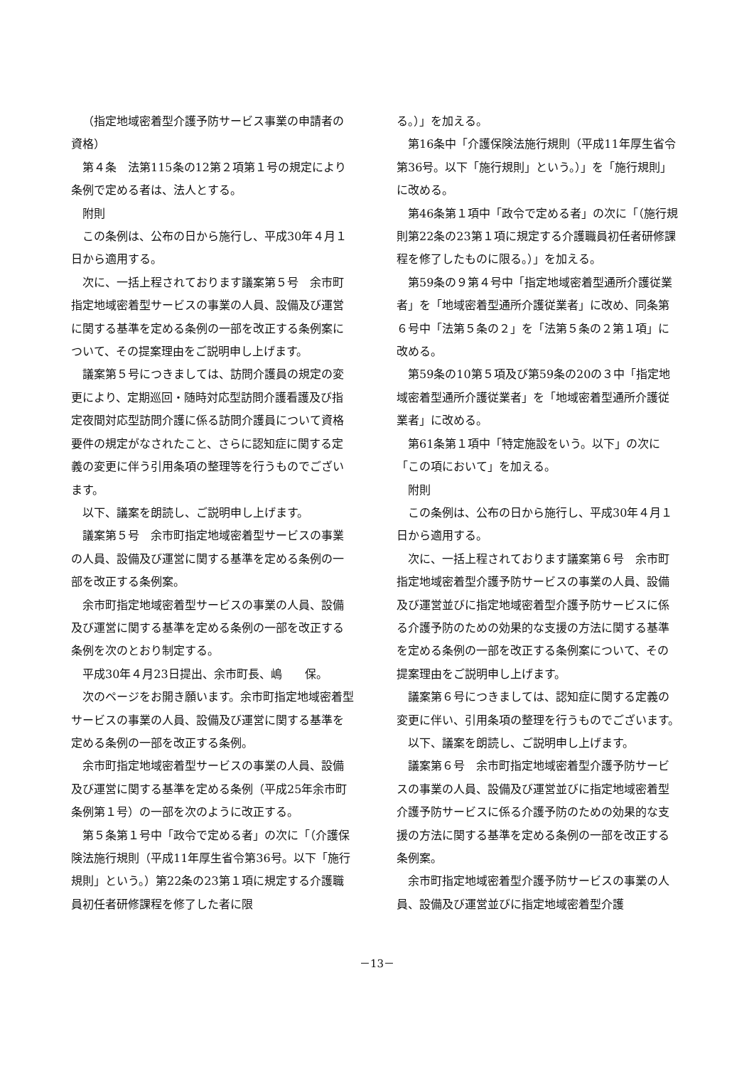（指定地域密着型介護予防サービス事業の申請者の資格）
第４条　法第115条の12第２項第１号の規定により条例で定める者は、法人とする。
附則
この条例は、公布の日から施行し、平成30年４月１日から適用する。
次に、一括上程されております議案第５号　余市町指定地域密着型サービスの事業の人員、設備及び運営に関する基準を定める条例の一部を改正する条例案について、その提案理由をご説明申し上げます。
議案第５号につきましては、訪問介護員の規定の変更により、定期巡回・随時対応型訪問介護看護及び指定夜間対応型訪問介護に係る訪問介護員について資格要件の規定がなされたこと、さらに認知症に関する定義の変更に伴う引用条項の整理等を行うものでございます。
以下、議案を朗読し、ご説明申し上げます。
議案第５号　余市町指定地域密着型サービスの事業の人員、設備及び運営に関する基準を定める条例の一部を改正する条例案。
余市町指定地域密着型サービスの事業の人員、設備及び運営に関する基準を定める条例の一部を改正する条例を次のとおり制定する。
平成30年４月23日提出、余市町長、嶋　　保。
次のページをお開き願います。余市町指定地域密着型サービスの事業の人員、設備及び運営に関する基準を定める条例の一部を改正する条例。
余市町指定地域密着型サービスの事業の人員、設備及び運営に関する基準を定める条例（平成25年余市町条例第１号）の一部を次のように改正する。
第５条第１号中「政令で定める者」の次に「（介護保険法施行規則（平成11年厚生省令第36号。以下「施行規則」という。）第22条の23第１項に規定する介護職員初任者研修課程を修了した者に限
る。）」を加える。
第16条中「介護保険法施行規則（平成11年厚生省令第36号。以下「施行規則」という。）」を「施行規則」に改める。
第46条第１項中「政令で定める者」の次に「（施行規則第22条の23第１項に規定する介護職員初任者研修課程を修了したものに限る。）」を加える。
第59条の９第４号中「指定地域密着型通所介護従業者」を「地域密着型通所介護従業者」に改め、同条第６号中「法第５条の２」を「法第５条の２第１項」に改める。
第59条の10第５項及び第59条の20の３中「指定地域密着型通所介護従業者」を「地域密着型通所介護従業者」に改める。
第61条第１項中「特定施設をいう。以下」の次に「この項において」を加える。
附則
この条例は、公布の日から施行し、平成30年４月１日から適用する。
次に、一括上程されております議案第６号　余市町指定地域密着型介護予防サービスの事業の人員、設備及び運営並びに指定地域密着型介護予防サービスに係る介護予防のための効果的な支援の方法に関する基準を定める条例の一部を改正する条例案について、その提案理由をご説明申し上げます。
議案第６号につきましては、認知症に関する定義の変更に伴い、引用条項の整理を行うものでございます。
以下、議案を朗読し、ご説明申し上げます。
議案第６号　余市町指定地域密着型介護予防サービスの事業の人員、設備及び運営並びに指定地域密着型介護予防サービスに係る介護予防のための効果的な支援の方法に関する基準を定める条例の一部を改正する条例案。
余市町指定地域密着型介護予防サービスの事業の人員、設備及び運営並びに指定地域密着型介護
－13－